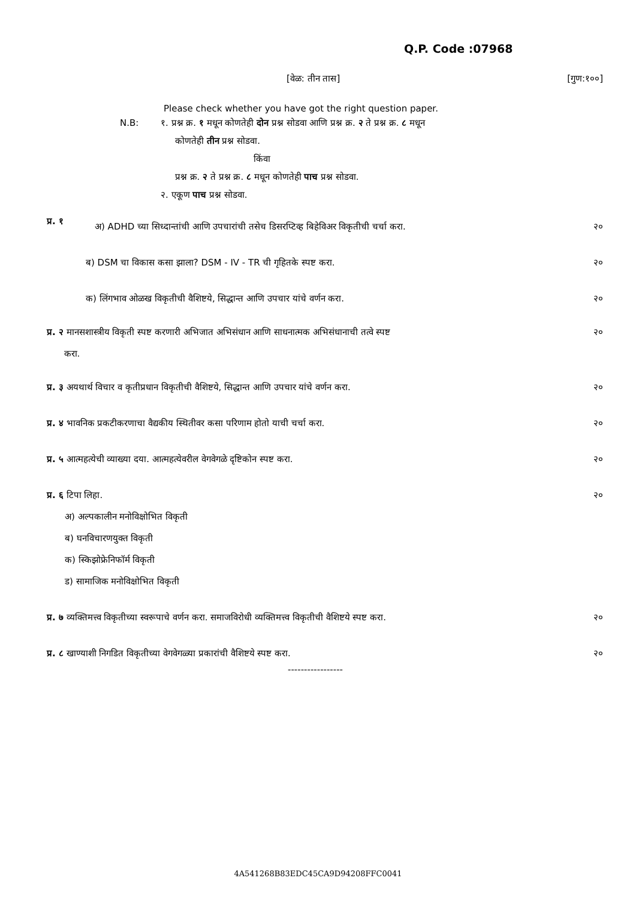Q.P. Code :07968
[वेळ: तीन तास] [गुण:१००]
Please check whether you have got the right question paper.
N.B: १. प्रश्न क्र. १ मधून कोणतेही दोन प्रश्न सोडवा आणि प्रश्न क्र. २ ते प्रश्न क्र. ८ मधून
कोणतेही तीन प्रश्न सोडवा.
किंवा
प्रश्न क्र. २ ते प्रश्न क्र. ८ मधून कोणतेही पाच प्रश्न सोडवा.
२. एकूण पाच प्रश्न सोडवा.
प्र. १ अ) ADHD च्या सिध्दान्तांची आणि उपचारांची तसेच डिसरप्टिव्ह बिहेविअर विकृतीची चर्चा करा. २०
ब) DSM चा विकास कसा झाला? DSM - IV - TR ची गृहितके स्पष्ट करा. २०
क) लिंगभाव ओळख विकृतीची वैशिष्टये, सिद्धान्त आणि उपचार यांचे वर्णन करा. २०
प्र. २ मानसशास्त्रीय विकृती स्पष्ट करणारी अभिजात अभिसंधान आणि साधनात्मक अभिसंधानाची तत्वे स्पष्ट
करा. २०
प्र. ३ अयथार्थ विचार व कृतीप्रधान विकृतीची वैशिष्टये, सिद्धान्त आणि उपचार यांचे वर्णन करा. २०
प्र. ४ भावनिक प्रकटीकरणाचा वैद्यकीय स्थितीवर कसा परिणाम होतो याची चर्चा करा. २०
प्र. ५ आत्महत्येची व्याख्या दया. आत्महत्येवरील वेगवेगळे दृष्टिकोन स्पष्ट करा. २०
प्र. ६ टिपा लिहा.
अ) अल्पकालीन मनोविक्षोभित विकृती
ब) घनविचारणयुक्त विकृती
क) स्किझोफ्रेनिफॉर्म विकृती
ड) सामाजिक मनोविक्षोभित विकृती २०
प्र. ७ व्यक्तिमत्त्व विकृतीच्या स्वरूपाचे वर्णन करा. समाजविरोधी व्यक्तिमत्त्व विकृतीची वैशिष्टये स्पष्ट करा. २०
प्र. ८ खाण्याशी निगडित विकृतीच्या वेगवेगळ्या प्रकारांची वैशिष्टये स्पष्ट करा. २०
-----------------
4A541268B83EDC45CA9D94208FFC0041